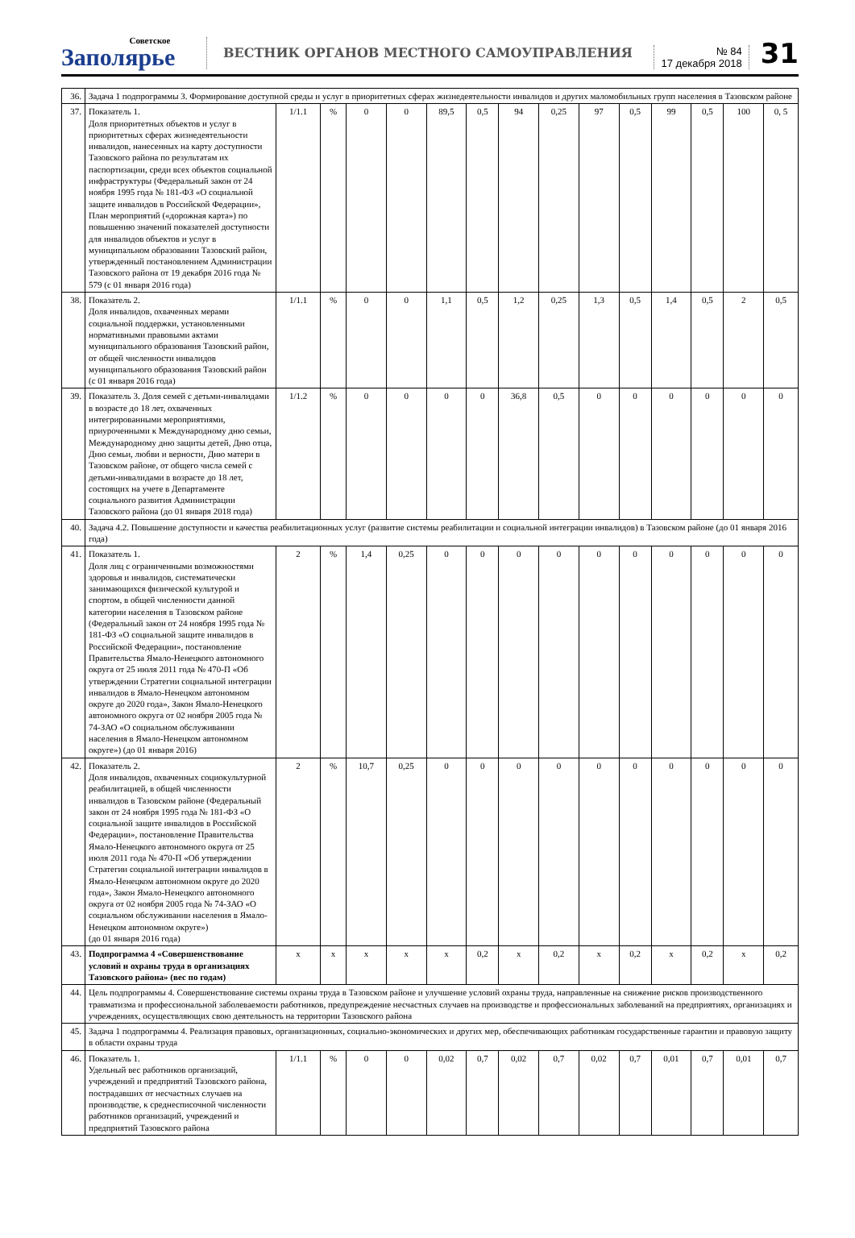Советское
Заполярье
ВЕСТНИК ОРГАНОВ МЕСТНОГО САМОУПРАВЛЕНИЯ
№ 84
17 декабря 2018
31
| 36. | Задача 1 подпрограммы 3. Формирование доступной среды и услуг в приоритетных сферах жизнедеятельности инвалидов и других маломобильных групп населения в Тазовском районе | | | | | | | | | | | | | | |
| 37. | Показатель 1. Доля приоритетных объектов и услуг в приоритетных сферах жизнедеятельности инвалидов, нанесенных на карту доступности Тазовского района по результатам их паспортизации, среди всех объектов социальной инфраструктуры (Федеральный закон от 24 ноября 1995 года № 181-ФЗ «О социальной защите инвалидов в Российской Федерации», План мероприятий («дорожная карта») по повышению значений показателей доступности для инвалидов объектов и услуг в муниципальном образовании Тазовский район, утвержденный постановлением Администрации Тазовского района от 19 декабря 2016 года № 579 (с 01 января 2016 года) | 1/1.1 | % | 0 | 0 | 89,5 | 0,5 | 94 | 0,25 | 97 | 0,5 | 99 | 0,5 | 100 | 0, 5 |
| 38. | Показатель 2. Доля инвалидов, охваченных мерами социальной поддержки, установленными нормативными правовыми актами муниципального образования Тазовский район, от общей численности инвалидов муниципального образования Тазовский район (с 01 января 2016 года) | 1/1.1 | % | 0 | 0 | 1,1 | 0,5 | 1,2 | 0,25 | 1,3 | 0,5 | 1,4 | 0,5 | 2 | 0,5 |
| 39. | Показатель 3. Доля семей с детьми-инвалидами в возрасте до 18 лет, охваченных интегрированными мероприятиями, приуроченными к Международному дню семьи, Международному дню защиты детей, Дню отца, Дню семьи, любви и верности, Дню матери в Тазовском районе, от общего числа семей с детьми-инвалидами в возрасте до 18 лет, состоящих на учете в Департаменте социального развития Администрации Тазовского района (до 01 января 2018 года) | 1/1.2 | % | 0 | 0 | 0 | 0 | 36,8 | 0,5 | 0 | 0 | 0 | 0 | 0 | 0 |
| 40. | Задача 4.2. Повышение доступности и качества реабилитационных услуг (развитие системы реабилитации и социальной интеграции инвалидов) в Тазовском районе (до 01 января 2016 года) | | | | | | | | | | | | | | |
| 41. | Показатель 1. Доля лиц с ограниченными возможностями здоровья и инвалидов, систематически занимающихся физической культурой и спортом, в общей численности данной категории населения в Тазовском районе (Федеральный закон от 24 ноября 1995 года № 181-ФЗ «О социальной защите инвалидов в Российской Федерации», постановление Правительства Ямало-Ненецкого автономного округа от 25 июля 2011 года № 470-П «Об утверждении Стратегии социальной интеграции инвалидов в Ямало-Ненецком автономном округе до 2020 года», Закон Ямало-Ненецкого автономного округа от 02 ноября 2005 года № 74-ЗАО «О социальном обслуживании населения в Ямало-Ненецком автономном округе») (до 01 января 2016) | 2 | % | 1,4 | 0,25 | 0 | 0 | 0 | 0 | 0 | 0 | 0 | 0 | 0 | 0 |
| 42. | Показатель 2. Доля инвалидов, охваченных социокультурной реабилитацией, в общей численности инвалидов в Тазовском районе (Федеральный закон от 24 ноября 1995 года № 181-ФЗ «О социальной защите инвалидов в Российской Федерации», постановление Правительства Ямало-Ненецкого автономного округа от 25 июля 2011 года № 470-П «Об утверждении Стратегии социальной интеграции инвалидов в Ямало-Ненецком автономном округе до 2020 года», Закон Ямало-Ненецкого автономного округа от 02 ноября 2005 года № 74-ЗАО «О социальном обслуживании населения в Ямало-Ненецком автономном округе») (до 01 января 2016 года) | 2 | % | 10,7 | 0,25 | 0 | 0 | 0 | 0 | 0 | 0 | 0 | 0 | 0 | 0 |
| 43. | Подпрограмма 4 «Совершенствование условий и охраны труда в организациях Тазовского района» (вес по годам) | x | x | x | x | x | 0,2 | x | 0,2 | x | 0,2 | x | 0,2 | x | 0,2 |
| 44. | Цель подпрограммы 4. Совершенствование системы охраны труда в Тазовском районе и улучшение условий охраны труда, направленные на снижение рисков производственного травматизма и профессиональной заболеваемости работников, предупреждение несчастных случаев на производстве и профессиональных заболеваний на предприятиях, организациях и учреждениях, осуществляющих свою деятельность на территории Тазовского района | | | | | | | | | | | | | | |
| 45. | Задача 1 подпрограммы 4. Реализация правовых, организационных, социально-экономических и других мер, обеспечивающих работникам государственные гарантии и правовую защиту в области охраны труда | | | | | | | | | | | | | | |
| 46. | Показатель 1. Удельный вес работников организаций, учреждений и предприятий Тазовского района, пострадавших от несчастных случаев на производстве, к среднесписочной численности работников организаций, учреждений и предприятий Тазовского района | 1/1.1 | % | 0 | 0 | 0,02 | 0,7 | 0,02 | 0,7 | 0,02 | 0,7 | 0,01 | 0,7 | 0,01 | 0,7 |